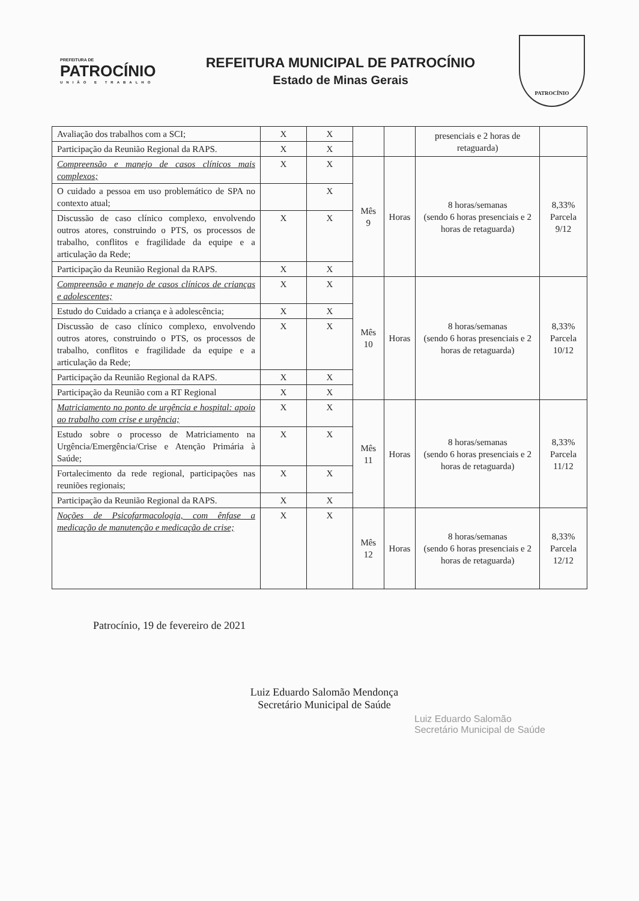PREFEITURA DE
PATROCÍNIO
UNIÃO E TRABALHO
REFEITURA MUNICIPAL DE PATROCÍNIO
Estado de Minas Gerais
PATROCÍNIO
| Avaliação dos trabalhos com a SCI; | X | X | | | presenciais e 2 horas de retaguarda) | |
| Participação da Reunião Regional da RAPS. | X | X | | | | |
| Compreensão e manejo de casos clínicos mais complexos; | X | X | Mês 9 | Horas | 8 horas/semanas (sendo 6 horas presenciais e 2 horas de retaguarda) | 8,33% Parcela 9/12 |
| O cuidado a pessoa em uso problemático de SPA no contexto atual; | | X | | | | |
| Discussão de caso clínico complexo, envolvendo outros atores, construindo o PTS, os processos de trabalho, conflitos e fragilidade da equipe e a articulação da Rede; | X | X | | | | |
| Participação da Reunião Regional da RAPS. | X | X | | | | |
| Compreensão e manejo de casos clínicos de crianças e adolescentes; | X | X | Mês 10 | Horas | 8 horas/semanas (sendo 6 horas presenciais e 2 horas de retaguarda) | 8,33% Parcela 10/12 |
| Estudo do Cuidado a criança e à adolescência; | X | X | | | | |
| Discussão de caso clínico complexo, envolvendo outros atores, construindo o PTS, os processos de trabalho, conflitos e fragilidade da equipe e a articulação da Rede; | X | X | | | | |
| Participação da Reunião Regional da RAPS. | X | X | | | | |
| Participação da Reunião com a RT Regional | X | X | | | | |
| Matriciamento no ponto de urgência e hospital: apoio ao trabalho com crise e urgência; | X | X | Mês 11 | Horas | 8 horas/semanas (sendo 6 horas presenciais e 2 horas de retaguarda) | 8,33% Parcela 11/12 |
| Estudo sobre o processo de Matriciamento na Urgência/Emergência/Crise e Atenção Primária à Saúde; | X | X | | | | |
| Fortalecimento da rede regional, participações nas reuniões regionais; | X | X | | | | |
| Participação da Reunião Regional da RAPS. | X | X | | | | |
| Noções de Psicofarmacologia, com ênfase a medicação de manutenção e medicação de crise; | X | X | Mês 12 | Horas | 8 horas/semanas (sendo 6 horas presenciais e 2 horas de retaguarda) | 8,33% Parcela 12/12 |
Patrocínio, 19 de fevereiro de 2021
Luiz Eduardo Salomão Mendonça
Secretário Municipal de Saúde
Luiz Eduardo Salomão
Secretário Municipal de Saúde